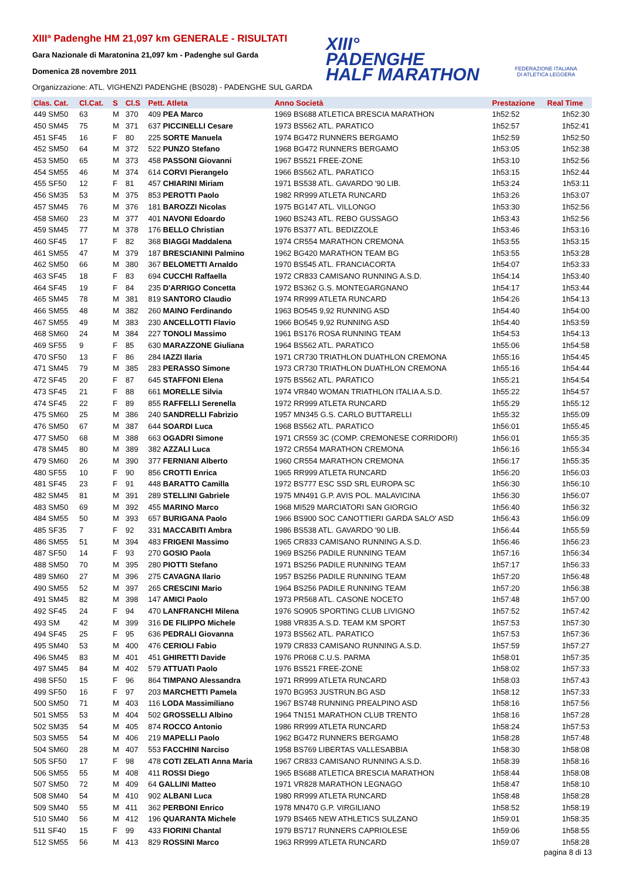XIIIª Padenghe HM 21,097 km GENERALE - RISULTATI
Gara Nazionale di Maratonina 21,097 km - Padenghe sul Garda
Domenica 28 novembre 2011
Organizzazione: ATL. VIGHENZI PADENGHE (BS028) - PADENGHE SUL GARDA
XIII°
PADENGHE
HALF MARATHON
FEDERAZIONE ITALIANA
DI ATLETICA LEGGERA
| Clas. Cat. | Cl.Cat. | S | Cl.S | Pett. Atleta | Anno Società | Prestazione | Real Time |
| --- | --- | --- | --- | --- | --- | --- | --- |
| 449 SM50 | 63 | M | 370 | 409 PEA Marco | 1969 BS688 ATLETICA BRESCIA MARATHON | 1h52:52 | 1h52:30 |
| 450 SM45 | 75 | M | 371 | 637 PICCINELLI Cesare | 1973 BS562 ATL. PARATICO | 1h52:57 | 1h52:41 |
| 451 SF45 | 16 | F | 80 | 225 SORTE Manuela | 1974 BG472 RUNNERS BERGAMO | 1h52:59 | 1h52:50 |
| 452 SM50 | 64 | M | 372 | 522 PUNZO Stefano | 1968 BG472 RUNNERS BERGAMO | 1h53:05 | 1h52:38 |
| 453 SM50 | 65 | M | 373 | 458 PASSONI Giovanni | 1967 BS521 FREE-ZONE | 1h53:10 | 1h52:56 |
| 454 SM55 | 46 | M | 374 | 614 CORVI Pierangelo | 1966 BS562 ATL. PARATICO | 1h53:15 | 1h52:44 |
| 455 SF50 | 12 | F | 81 | 457 CHIARINI Miriam | 1971 BS538 ATL. GAVARDO '90 LIB. | 1h53:24 | 1h53:11 |
| 456 SM35 | 53 | M | 375 | 853 PEROTTI Paolo | 1982 RR999 ATLETA RUNCARD | 1h53:26 | 1h53:07 |
| 457 SM45 | 76 | M | 376 | 181 BAROZZI Nicolas | 1975 BG147 ATL. VILLONGO | 1h53:30 | 1h52:56 |
| 458 SM60 | 23 | M | 377 | 401 NAVONI Edoardo | 1960 BS243 ATL. REBO GUSSAGO | 1h53:43 | 1h52:56 |
| 459 SM45 | 77 | M | 378 | 176 BELLO Christian | 1976 BS377 ATL. BEDIZZOLE | 1h53:46 | 1h53:16 |
| 460 SF45 | 17 | F | 82 | 368 BIAGGI Maddalena | 1974 CR554 MARATHON CREMONA | 1h53:55 | 1h53:15 |
| 461 SM55 | 47 | M | 379 | 187 BRESCIANINI Palmino | 1962 BG420 MARATHON TEAM BG | 1h53:55 | 1h53:28 |
| 462 SM50 | 66 | M | 380 | 367 BELOMETTI Arnaldo | 1970 BS545 ATL. FRANCIACORTA | 1h54:07 | 1h53:33 |
| 463 SF45 | 18 | F | 83 | 694 CUCCHI Raffaella | 1972 CR833 CAMISANO RUNNING A.S.D. | 1h54:14 | 1h53:40 |
| 464 SF45 | 19 | F | 84 | 235 D'ARRIGO Concetta | 1972 BS362 G.S. MONTEGARGNANO | 1h54:17 | 1h53:44 |
| 465 SM45 | 78 | M | 381 | 819 SANTORO Claudio | 1974 RR999 ATLETA RUNCARD | 1h54:26 | 1h54:13 |
| 466 SM55 | 48 | M | 382 | 260 MAINO Ferdinando | 1963 BO545 9,92 RUNNING ASD | 1h54:40 | 1h54:00 |
| 467 SM55 | 49 | M | 383 | 230 ANCELLOTTI Flavio | 1966 BO545 9,92 RUNNING ASD | 1h54:40 | 1h53:59 |
| 468 SM60 | 24 | M | 384 | 227 TONOLI Massimo | 1961 BS176 ROSA RUNNING TEAM | 1h54:53 | 1h54:13 |
| 469 SF55 | 9 | F | 85 | 630 MARAZZONE Giuliana | 1964 BS562 ATL. PARATICO | 1h55:06 | 1h54:58 |
| 470 SF50 | 13 | F | 86 | 284 IAZZI Ilaria | 1971 CR730 TRIATHLON DUATHLON CREMONA | 1h55:16 | 1h54:45 |
| 471 SM45 | 79 | M | 385 | 283 PERASSO Simone | 1973 CR730 TRIATHLON DUATHLON CREMONA | 1h55:16 | 1h54:44 |
| 472 SF45 | 20 | F | 87 | 645 STAFFONI Elena | 1975 BS562 ATL. PARATICO | 1h55:21 | 1h54:54 |
| 473 SF45 | 21 | F | 88 | 661 MORELLE Silvia | 1974 VR840 WOMAN TRIATHLON ITALIA A.S.D. | 1h55:22 | 1h54:57 |
| 474 SF45 | 22 | F | 89 | 855 RAFFELLI Serenella | 1972 RR999 ATLETA RUNCARD | 1h55:29 | 1h55:12 |
| 475 SM60 | 25 | M | 386 | 240 SANDRELLI Fabrizio | 1957 MN345 G.S. CARLO BUTTARELLI | 1h55:32 | 1h55:09 |
| 476 SM50 | 67 | M | 387 | 644 SOARDI Luca | 1968 BS562 ATL. PARATICO | 1h56:01 | 1h55:45 |
| 477 SM50 | 68 | M | 388 | 663 OGADRI Simone | 1971 CR559 3C (COMP. CREMONESE CORRIDORI) | 1h56:01 | 1h55:35 |
| 478 SM45 | 80 | M | 389 | 382 AZZALI Luca | 1972 CR554 MARATHON CREMONA | 1h56:16 | 1h55:34 |
| 479 SM60 | 26 | M | 390 | 377 FERNIANI Alberto | 1960 CR554 MARATHON CREMONA | 1h56:17 | 1h55:35 |
| 480 SF55 | 10 | F | 90 | 856 CROTTI Enrica | 1965 RR999 ATLETA RUNCARD | 1h56:20 | 1h56:03 |
| 481 SF45 | 23 | F | 91 | 448 BARATTO Camilla | 1972 BS777 ESC SSD SRL EUROPA SC | 1h56:30 | 1h56:10 |
| 482 SM45 | 81 | M | 391 | 289 STELLINI Gabriele | 1975 MN491 G.P. AVIS POL. MALAVICINA | 1h56:30 | 1h56:07 |
| 483 SM50 | 69 | M | 392 | 455 MARINO Marco | 1968 MI529 MARCIATORI SAN GIORGIO | 1h56:40 | 1h56:32 |
| 484 SM55 | 50 | M | 393 | 657 BURIGANA Paolo | 1966 BS900 SOC CANOTTIERI GARDA SALO' ASD | 1h56:43 | 1h56:09 |
| 485 SF35 | 7 | F | 92 | 331 MACCABITI Ambra | 1986 BS538 ATL. GAVARDO '90 LIB. | 1h56:44 | 1h55:59 |
| 486 SM55 | 51 | M | 394 | 483 FRIGENI Massimo | 1965 CR833 CAMISANO RUNNING A.S.D. | 1h56:46 | 1h56:23 |
| 487 SF50 | 14 | F | 93 | 270 GOSIO Paola | 1969 BS256 PADILE RUNNING TEAM | 1h57:16 | 1h56:34 |
| 488 SM50 | 70 | M | 395 | 280 PIOTTI Stefano | 1971 BS256 PADILE RUNNING TEAM | 1h57:17 | 1h56:33 |
| 489 SM60 | 27 | M | 396 | 275 CAVAGNA Ilario | 1957 BS256 PADILE RUNNING TEAM | 1h57:20 | 1h56:48 |
| 490 SM55 | 52 | M | 397 | 265 CRESCINI Mario | 1964 BS256 PADILE RUNNING TEAM | 1h57:20 | 1h56:38 |
| 491 SM45 | 82 | M | 398 | 147 AMICI Paolo | 1973 PR568 ATL. CASONE NOCETO | 1h57:48 | 1h57:00 |
| 492 SF45 | 24 | F | 94 | 470 LANFRANCHI Milena | 1976 SO905 SPORTING CLUB LIVIGNO | 1h57:52 | 1h57:42 |
| 493 SM | 42 | M | 399 | 316 DE FILIPPO Michele | 1988 VR835 A.S.D. TEAM KM SPORT | 1h57:53 | 1h57:30 |
| 494 SF45 | 25 | F | 95 | 636 PEDRALI Giovanna | 1973 BS562 ATL. PARATICO | 1h57:53 | 1h57:36 |
| 495 SM40 | 53 | M | 400 | 476 CERIOLI Fabio | 1979 CR833 CAMISANO RUNNING A.S.D. | 1h57:59 | 1h57:27 |
| 496 SM45 | 83 | M | 401 | 451 GHIRETTI Davide | 1976 PR068 C.U.S. PARMA | 1h58:01 | 1h57:35 |
| 497 SM45 | 84 | M | 402 | 579 ATTUATI Paolo | 1976 BS521 FREE-ZONE | 1h58:02 | 1h57:33 |
| 498 SF50 | 15 | F | 96 | 864 TIMPANO Alessandra | 1971 RR999 ATLETA RUNCARD | 1h58:03 | 1h57:43 |
| 499 SF50 | 16 | F | 97 | 203 MARCHETTI Pamela | 1970 BG953 JUSTRUN.BG ASD | 1h58:12 | 1h57:33 |
| 500 SM50 | 71 | M | 403 | 116 LODA Massimiliano | 1967 BS748 RUNNING PREALPINO ASD | 1h58:16 | 1h57:56 |
| 501 SM55 | 53 | M | 404 | 502 GROSSELLI Albino | 1964 TN151 MARATHON CLUB TRENTO | 1h58:16 | 1h57:28 |
| 502 SM35 | 54 | M | 405 | 874 ROCCO Antonio | 1986 RR999 ATLETA RUNCARD | 1h58:24 | 1h57:53 |
| 503 SM55 | 54 | M | 406 | 219 MAPELLI Paolo | 1962 BG472 RUNNERS BERGAMO | 1h58:28 | 1h57:48 |
| 504 SM60 | 28 | M | 407 | 553 FACCHINI Narciso | 1958 BS769 LIBERTAS VALLESABBIA | 1h58:30 | 1h58:08 |
| 505 SF50 | 17 | F | 98 | 478 COTI ZELATI Anna Maria | 1967 CR833 CAMISANO RUNNING A.S.D. | 1h58:39 | 1h58:16 |
| 506 SM55 | 55 | M | 408 | 411 ROSSI Diego | 1965 BS688 ATLETICA BRESCIA MARATHON | 1h58:44 | 1h58:08 |
| 507 SM50 | 72 | M | 409 | 64 GALLINI Matteo | 1971 VR828 MARATHON LEGNAGO | 1h58:47 | 1h58:10 |
| 508 SM40 | 54 | M | 410 | 902 ALBANI Luca | 1980 RR999 ATLETA RUNCARD | 1h58:48 | 1h58:28 |
| 509 SM40 | 55 | M | 411 | 362 PERBONI Enrico | 1978 MN470 G.P. VIRGILIANO | 1h58:52 | 1h58:19 |
| 510 SM40 | 56 | M | 412 | 196 QUARANTA Michele | 1979 BS465 NEW ATHLETICS SULZANO | 1h59:01 | 1h58:35 |
| 511 SF40 | 15 | F | 99 | 433 FIORINI Chantal | 1979 BS717 RUNNERS CAPRIOLESE | 1h59:06 | 1h58:55 |
| 512 SM55 | 56 | M | 413 | 829 ROSSINI Marco | 1963 RR999 ATLETA RUNCARD | 1h59:07 | 1h58:28 |
pagina 8 di 13